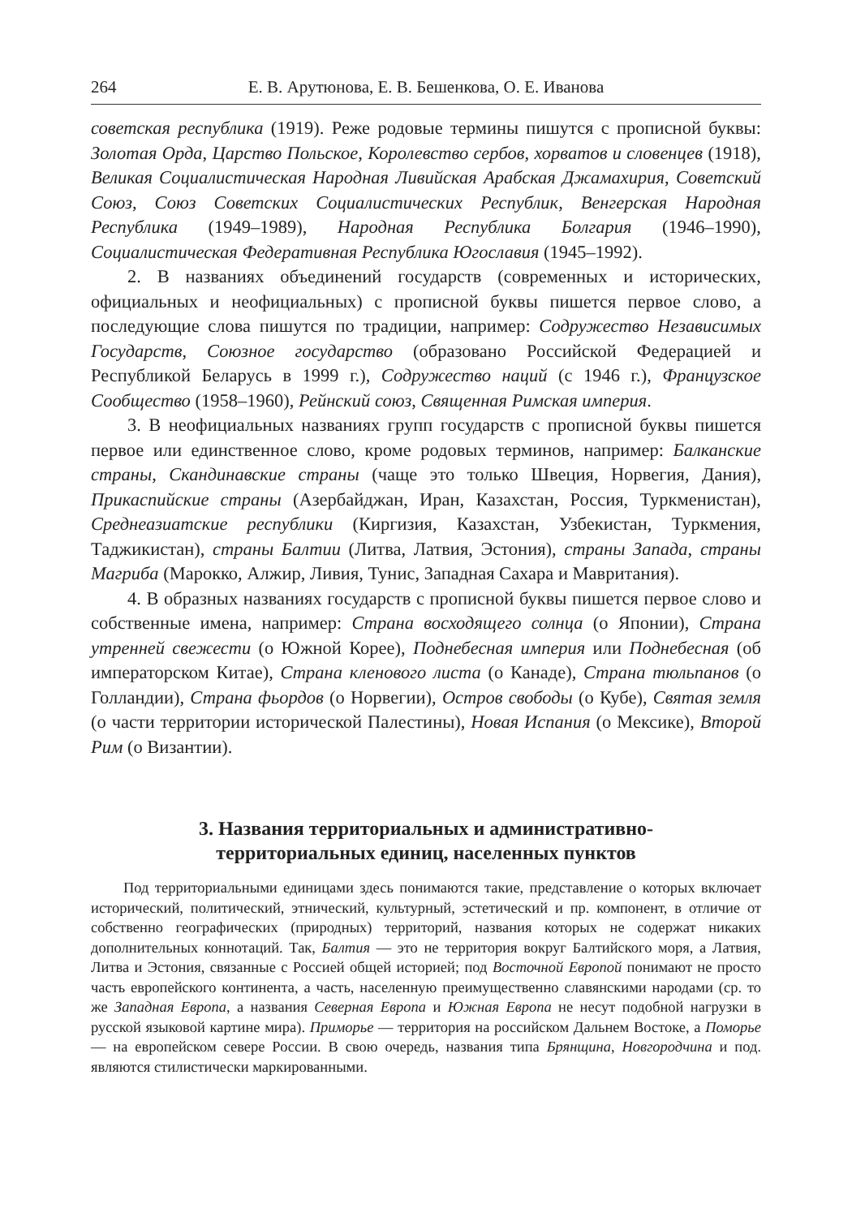264 Е. В. Арутюнова, Е. В. Бешенкова, О. Е. Иванова
советская республика (1919). Реже родовые термины пишутся с прописной буквы: Золотая Орда, Царство Польское, Королевство сербов, хорватов и словенцев (1918), Великая Социалистическая Народная Ливийская Арабская Джамахирия, Советский Союз, Союз Советских Социалистических Республик, Венгерская Народная Республика (1949–1989), Народная Республика Болгария (1946–1990), Социалистическая Федеративная Республика Югославия (1945–1992).
2. В названиях объединений государств (современных и исторических, официальных и неофициальных) с прописной буквы пишется первое слово, а последующие слова пишутся по традиции, например: Содружество Независимых Государств, Союзное государство (образовано Российской Федерацией и Республикой Беларусь в 1999 г.), Содружество наций (с 1946 г.), Французское Сообщество (1958–1960), Рейнский союз, Священная Римская империя.
3. В неофициальных названиях групп государств с прописной буквы пишется первое или единственное слово, кроме родовых терминов, например: Балканские страны, Скандинавские страны (чаще это только Швеция, Норвегия, Дания), Прикаспийские страны (Азербайджан, Иран, Казахстан, Россия, Туркменистан), Среднеазиатские республики (Киргизия, Казахстан, Узбекистан, Туркмения, Таджикистан), страны Балтии (Литва, Латвия, Эстония), страны Запада, страны Магриба (Марокко, Алжир, Ливия, Тунис, Западная Сахара и Мавритания).
4. В образных названиях государств с прописной буквы пишется первое слово и собственные имена, например: Страна восходящего солнца (о Японии), Страна утренней свежести (о Южной Корее), Поднебесная империя или Поднебесная (об императорском Китае), Страна кленового листа (о Канаде), Страна тюльпанов (о Голландии), Страна фьордов (о Норвегии), Остров свободы (о Кубе), Святая земля (о части территории исторической Палестины), Новая Испания (о Мексике), Второй Рим (о Византии).
3. Названия территориальных и административно-
территориальных единиц, населенных пунктов
Под территориальными единицами здесь понимаются такие, представление о которых включает исторический, политический, этнический, культурный, эстетический и пр. компонент, в отличие от собственно географических (природных) территорий, названия которых не содержат никаких дополнительных коннотаций. Так, Балтия — это не территория вокруг Балтийского моря, а Латвия, Литва и Эстония, связанные с Россией общей историей; под Восточной Европой понимают не просто часть европейского континента, а часть, населенную преимущественно славянскими народами (ср. то же Западная Европа, а названия Северная Европа и Южная Европа не несут подобной нагрузки в русской языковой картине мира). Приморье — территория на российском Дальнем Востоке, а Поморье — на европейском севере России. В свою очередь, названия типа Брянщина, Новгородчина и под. являются стилистически маркированными.